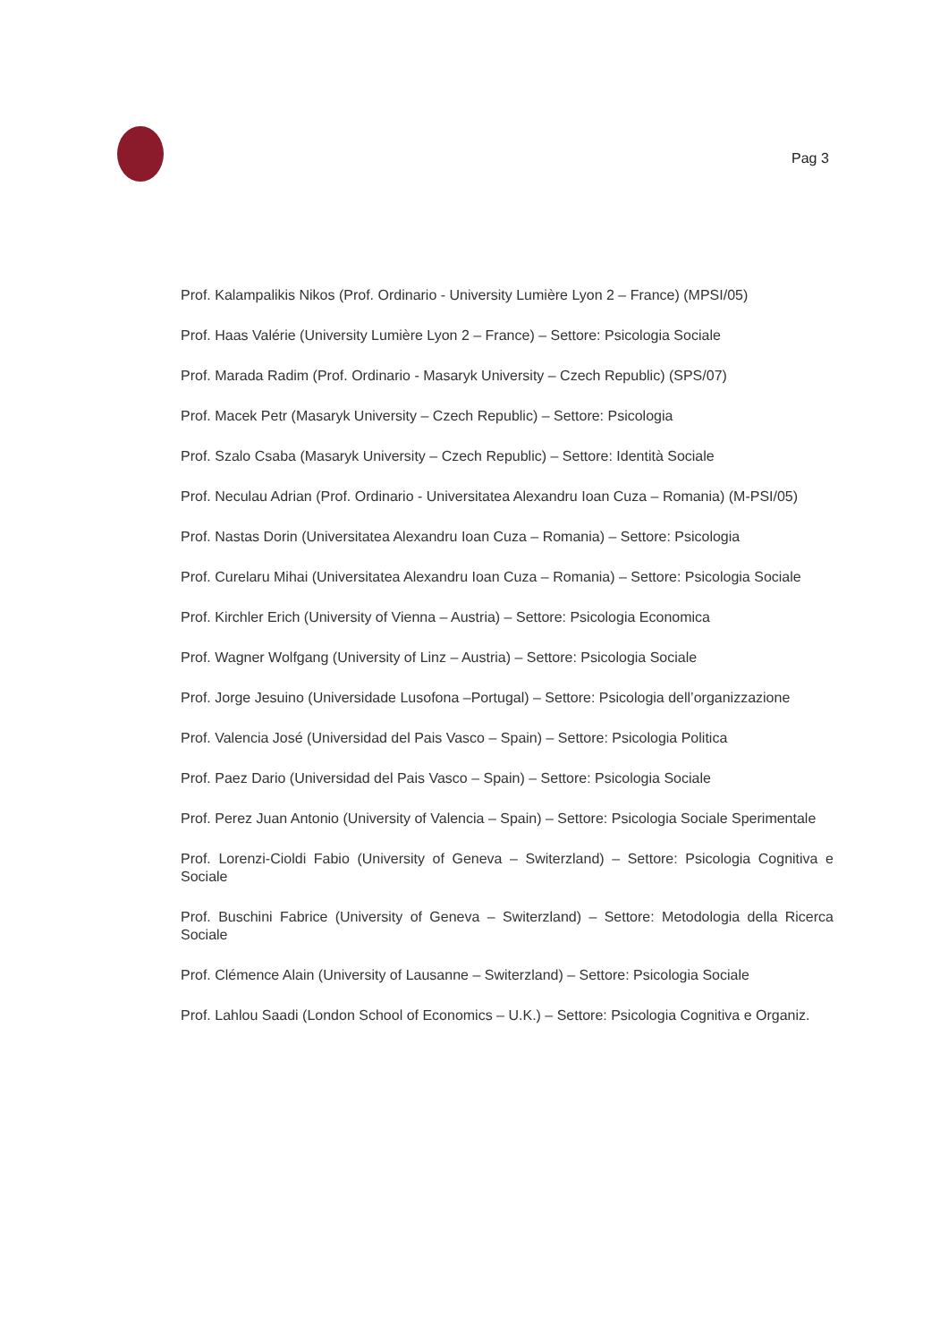Pag 3
Prof. Kalampalikis Nikos (Prof. Ordinario - University Lumière Lyon 2 – France) (MPSI/05)
Prof. Haas Valérie (University Lumière Lyon 2 – France) – Settore: Psicologia Sociale
Prof. Marada Radim (Prof. Ordinario - Masaryk University – Czech Republic) (SPS/07)
Prof. Macek Petr (Masaryk University – Czech Republic) – Settore: Psicologia
Prof. Szalo Csaba (Masaryk University – Czech Republic) – Settore: Identità Sociale
Prof. Neculau Adrian (Prof. Ordinario - Universitatea Alexandru Ioan Cuza – Romania) (M-PSI/05)
Prof. Nastas Dorin (Universitatea Alexandru Ioan Cuza – Romania) – Settore: Psicologia
Prof. Curelaru Mihai (Universitatea Alexandru Ioan Cuza – Romania) – Settore: Psicologia Sociale
Prof. Kirchler Erich (University of Vienna – Austria) – Settore: Psicologia Economica
Prof. Wagner Wolfgang (University of Linz – Austria) – Settore: Psicologia Sociale
Prof. Jorge Jesuino (Universidade Lusofona –Portugal) – Settore: Psicologia dell’organizzazione
Prof. Valencia José (Universidad del Pais Vasco – Spain) – Settore: Psicologia Politica
Prof. Paez Dario (Universidad del Pais Vasco – Spain) – Settore: Psicologia Sociale
Prof. Perez Juan Antonio (University of Valencia – Spain) – Settore: Psicologia Sociale Sperimentale
Prof. Lorenzi-Cioldi Fabio (University of Geneva – Switerzland) – Settore: Psicologia Cognitiva e Sociale
Prof. Buschini Fabrice (University of Geneva – Switerzland) – Settore: Metodologia della Ricerca Sociale
Prof. Clémence Alain (University of Lausanne – Switerzland) – Settore: Psicologia Sociale
Prof. Lahlou Saadi (London School of Economics – U.K.) – Settore: Psicologia Cognitiva e Organiz.